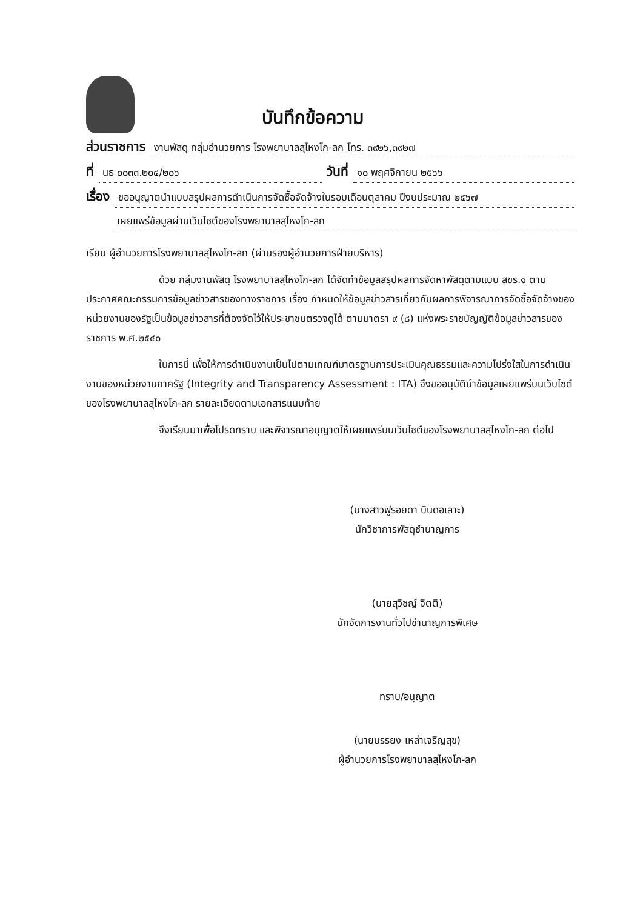บันทึกข้อความ
ส่วนราชการ งานพัสดุ กลุ่มอำนวยการ โรงพยาบาลสุไหงโก-ลก โทร. ๓๙๒๖,๓๙๒๗
ที่ นธ ๐๐๓๓.๒๐๔/๒๐๖ วันที่ ๑๐ พฤศจิกายน ๒๕๖๖
เรื่อง ขออนุญาตนำแบบสรุปผลการดำเนินการจัดซื้อจัดจ้างในรอบเดือนตุลาคม ปีงบประมาณ ๒๕๖๗
เผยแพร่ข้อมูลผ่านเว็บไซต์ของโรงพยาบาลสุไหงโก-ลก
เรียน ผู้อำนวยการโรงพยาบาลสุไหงโก-ลก (ผ่านรองผู้อำนวยการฝ่ายบริหาร)
ด้วย กลุ่มงานพัสดุ โรงพยาบาลสุไหงโก-ลก ได้จัดทำข้อมูลสรุปผลการจัดหาพัสดุตามแบบ สขร.๑ ตามประกาศคณะกรรมการข้อมูลข่าวสารของทางราชการ เรื่อง กำหนดให้ข้อมูลข่าวสารเกี่ยวกับผลการพิจารณาการจัดซื้อจัดจ้างของหน่วยงานของรัฐเป็นข้อมูลข่าวสารที่ต้องจัดไว้ให้ประชาชนตรวจดูได้ ตามมาตรา ๙ (๘) แห่งพระราชบัญญัติข้อมูลข่าวสารของราชการ พ.ศ.๒๕๔๐
ในการนี้ เพื่อให้การดำเนินงานเป็นไปตามเกณฑ์มาตรฐานการประเมินคุณธรรมและความโปร่งใสในการดำเนินงานของหน่วยงานภาครัฐ (Integrity and Transparency Assessment : ITA) จึงขออนุมัตินำข้อมูลเผยแพร่บนเว็บไซต์ของโรงพยาบาลสุไหงโก-ลก รายละเอียดตามเอกสารแนบท้าย
จึงเรียนมาเพื่อโปรดทราบ และพิจารณาอนุญาตให้เผยแพร่บนเว็บไซต์ของโรงพยาบาลสุไหงโก-ลก ต่อไป
(นางสาวฟูรอยดา บินดอเลาะ)
นักวิชาการพัสดุชำนาญการ
(นายสุวิชญ์ จิตติ)
นักจัดการงานทั่วไปชำนาญการพิเศษ
ทราบ/อนุญาต
(นายบรรยง เหล่าเจริญสุข)
ผู้อำนวยการโรงพยาบาลสุไหงโก-ลก